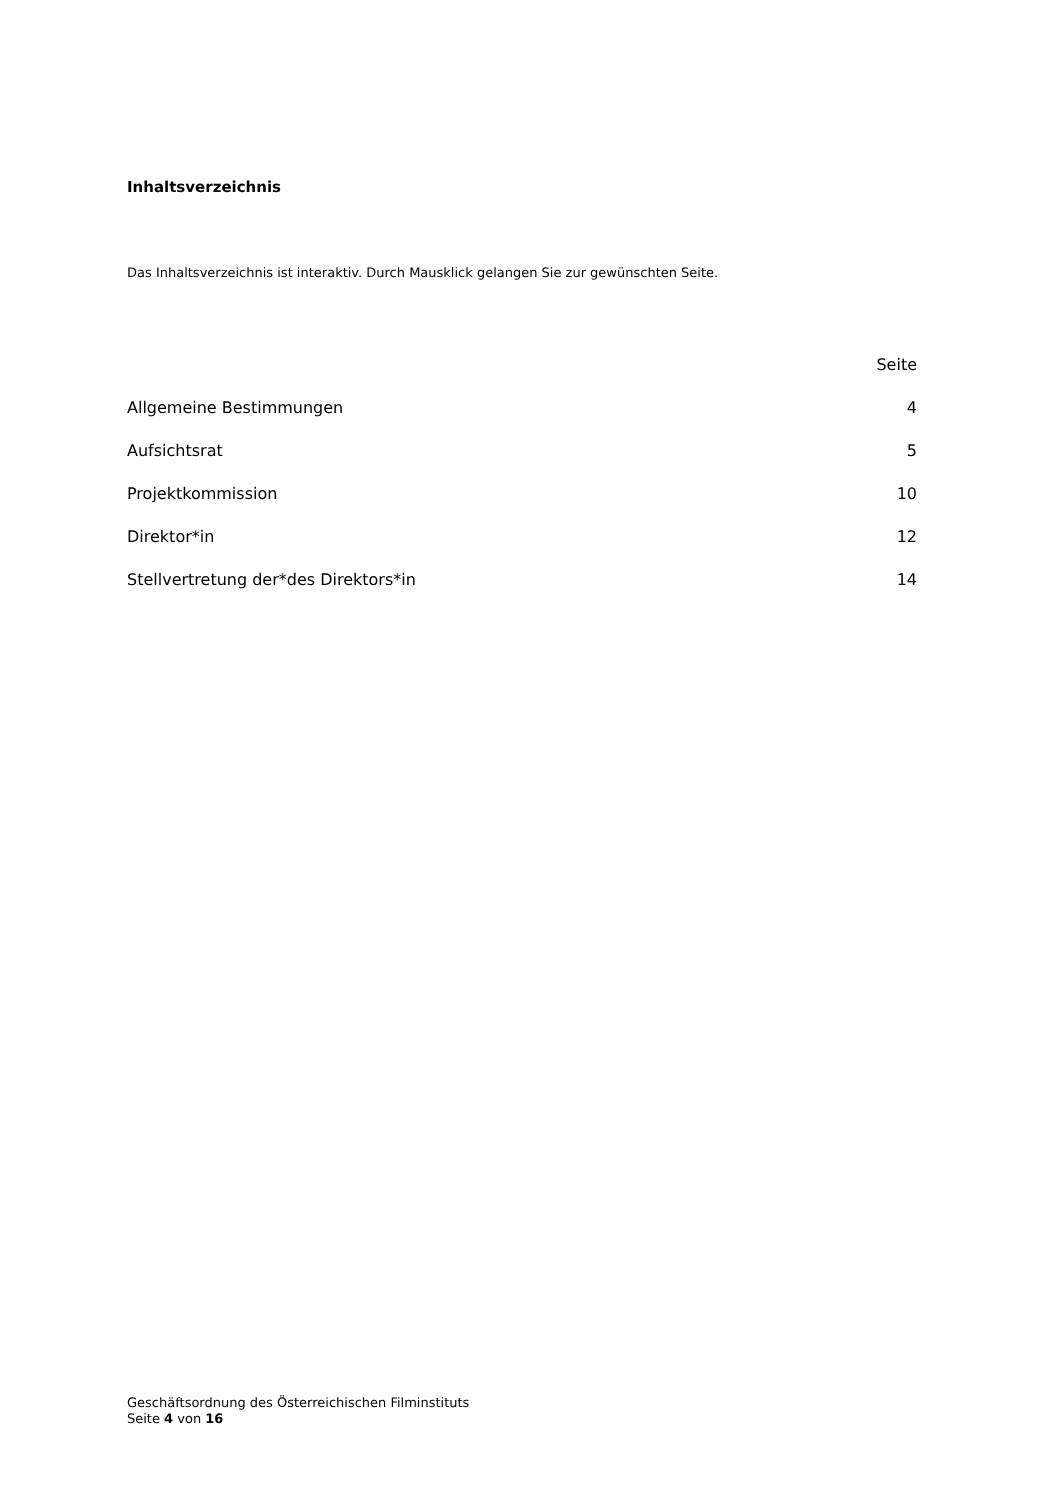Inhaltsverzeichnis
Das Inhaltsverzeichnis ist interaktiv. Durch Mausklick gelangen Sie zur gewünschten Seite.
| | Seite |
| --- | --- |
| Allgemeine Bestimmungen | 4 |
| Aufsichtsrat | 5 |
| Projektkommission | 10 |
| Direktor*in | 12 |
| Stellvertretung der*des Direktors*in | 14 |
Geschäftsordnung des Österreichischen Filminstituts
Seite 4 von 16